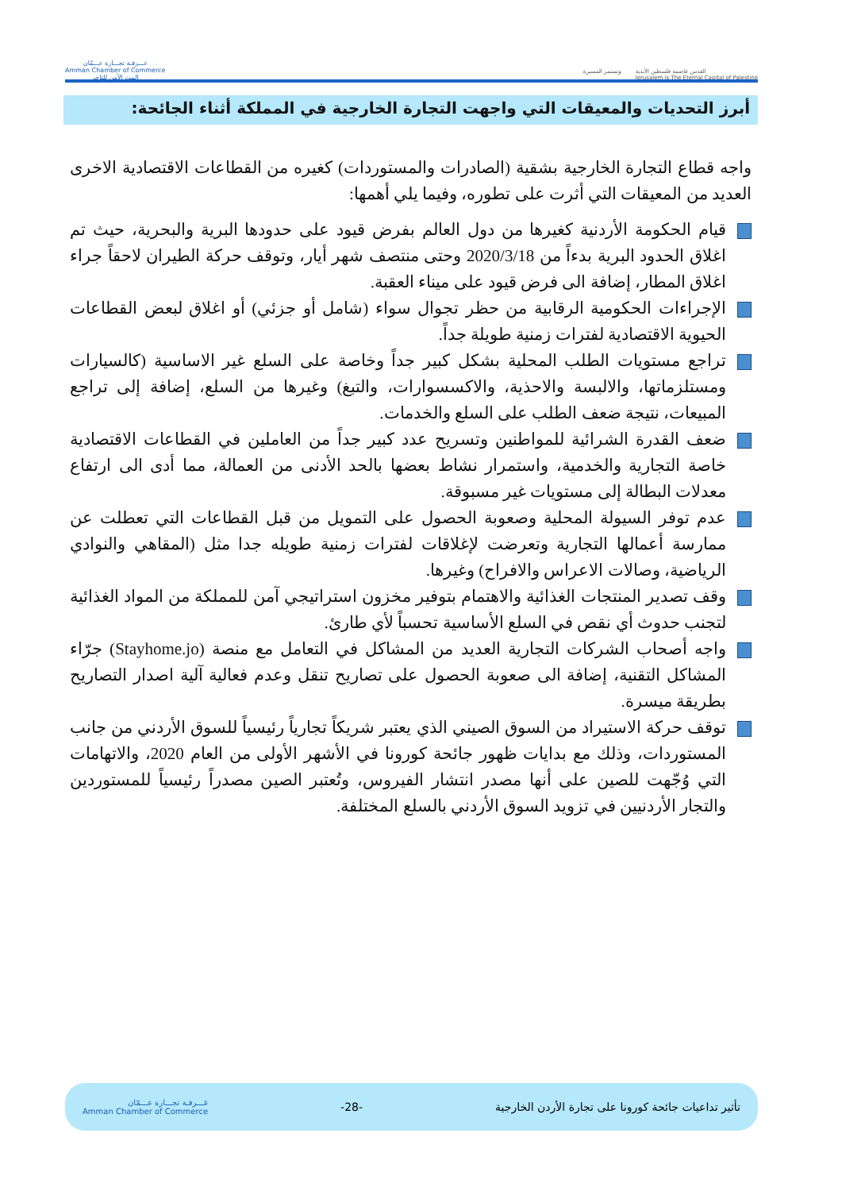غـــرفـة تجـــارة عـــمّان
Amman Chamber of Commerce
البيت الآمن للتاجر
وتستمر المسيرة القدس عاصمة فلسطين الأبدية
Jerusalem is The Eternal Capital of Palestine
أبرز التحديات والمعيقات التي واجهت التجارة الخارجية في المملكة أثناء الجائحة:
واجه قطاع التجارة الخارجية بشقية (الصادرات والمستوردات) كغيره من القطاعات الاقتصادية الاخرى العديد من المعيقات التي أثرت على تطوره، وفيما يلي أهمها:
قيام الحكومة الأردنية كغيرها من دول العالم بفرض قيود على حدودها البرية والبحرية، حيث تم اغلاق الحدود البرية بدءاً من 2020/3/18 وحتى منتصف شهر أيار، وتوقف حركة الطيران لاحقاً جراء اغلاق المطار، إضافة الى فرض قيود على ميناء العقبة.
الإجراءات الحكومية الرقابية من حظر تجوال سواء (شامل أو جزئي) أو اغلاق لبعض القطاعات الحيوية الاقتصادية لفترات زمنية طويلة جداً.
تراجع مستويات الطلب المحلية بشكل كبير جداً وخاصة على السلع غير الاساسية (كالسيارات ومستلزماتها، والالبسة والاحذية، والاكسسوارات، والتبغ) وغيرها من السلع، إضافة إلى تراجع المبيعات، نتيجة ضعف الطلب على السلع والخدمات.
ضعف القدرة الشرائية للمواطنين وتسريح عدد كبير جداً من العاملين في القطاعات الاقتصادية خاصة التجارية والخدمية، واستمرار نشاط بعضها بالحد الأدنى من العمالة، مما أدى الى ارتفاع معدلات البطالة إلى مستويات غير مسبوقة.
عدم توفر السيولة المحلية وصعوبة الحصول على التمويل من قبل القطاعات التي تعطلت عن ممارسة أعمالها التجارية وتعرضت لإغلاقات لفترات زمنية طويله جدا مثل (المقاهي والنوادي الرياضية، وصالات الاعراس والافراح) وغيرها.
وقف تصدير المنتجات الغذائية والاهتمام بتوفير مخزون استراتيجي آمن للمملكة من المواد الغذائية لتجنب حدوث أي نقص في السلع الأساسية تحسباً لأي طارئ.
واجه أصحاب الشركات التجارية العديد من المشاكل في التعامل مع منصة (Stayhome.jo) جرّاء المشاكل التقنية، إضافة الى صعوبة الحصول على تصاريح تنقل وعدم فعالية آلية اصدار التصاريح بطريقة ميسرة.
توقف حركة الاستيراد من السوق الصيني الذي يعتبر شريكاً تجارياً رئيسياً للسوق الأردني من جانب المستوردات، وذلك مع بدايات ظهور جائحة كورونا في الأشهر الأولى من العام 2020، والاتهامات التي وُجّهت للصين على أنها مصدر انتشار الفيروس، وتُعتبر الصين مصدراً رئيسياً للمستوردين والتجار الأردنيين في تزويد السوق الأردني بالسلع المختلفة.
تأثير تداعيات جائحة كورونا على تجارة الأردن الخارجية -28- غـــرفـة تجـــارة عـــمّان
Amman Chamber of Commerce